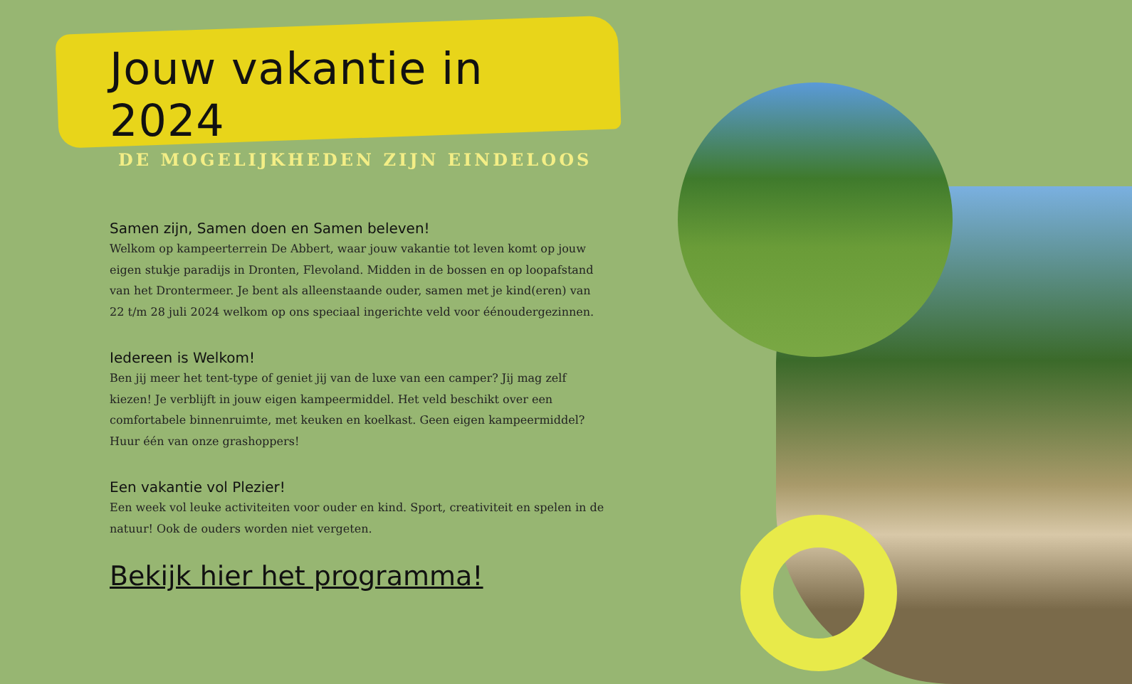Jouw vakantie in 2024
DE MOGELIJKHEDEN ZIJN EINDELOOS
Samen zijn, Samen doen en Samen beleven!
Welkom op kampeerterrein De Abbert, waar jouw vakantie tot leven komt op jouw eigen stukje paradijs in Dronten, Flevoland. Midden in de bossen en op loopafstand van het Drontermeer. Je bent als alleenstaande ouder, samen met je kind(eren) van 22 t/m 28 juli 2024 welkom op ons speciaal ingerichte veld voor éénoudergezinnen.
Iedereen is Welkom!
Ben jij meer het tent-type of geniet jij van de luxe van een camper? Jij mag zelf kiezen! Je verblijft in jouw eigen kampeermiddel. Het veld beschikt over een comfortabele binnenruimte, met keuken en koelkast. Geen eigen kampeermiddel? Huur één van onze grashoppers!
Een vakantie vol Plezier!
Een week vol leuke activiteiten voor ouder en kind. Sport, creativiteit en spelen in de natuur! Ook de ouders worden niet vergeten.
Bekijk hier het programma!